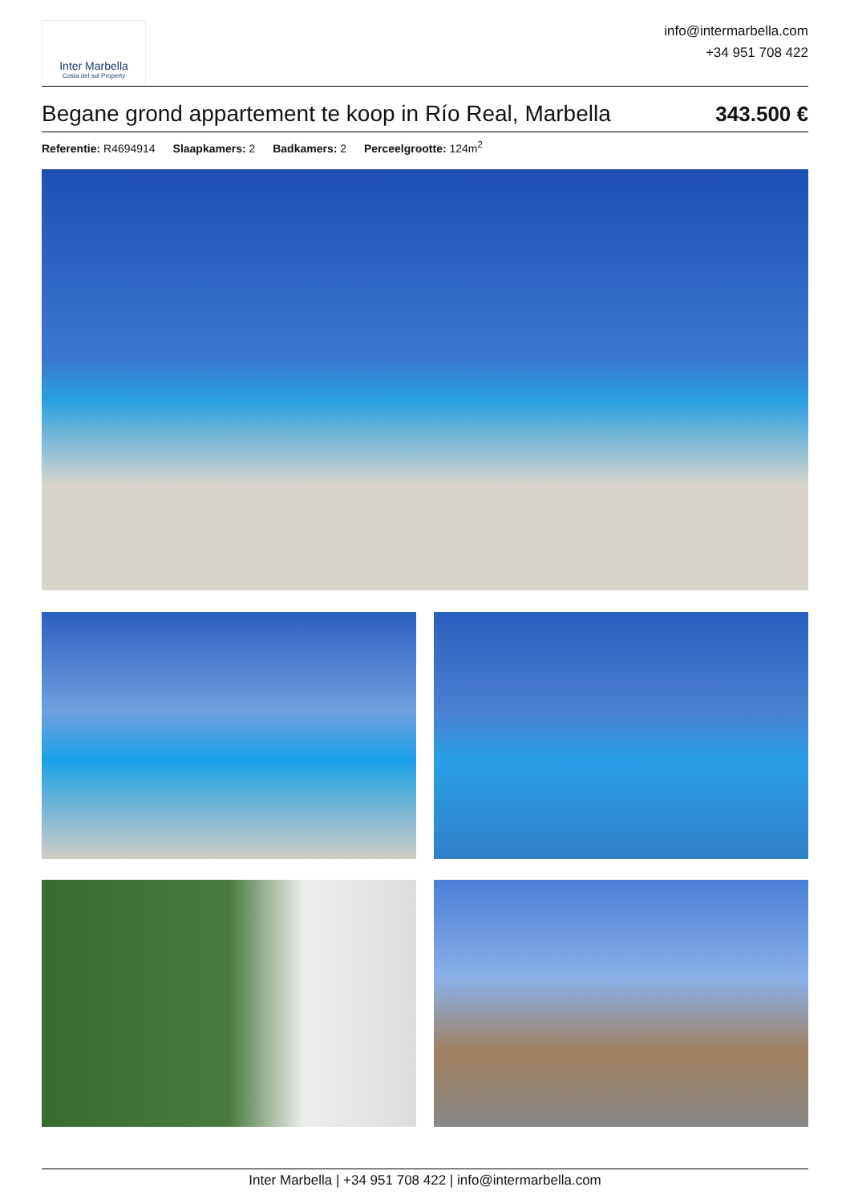Inter Marbella
Costa del sol Property
info@intermarbella.com
+34 951 708 422
Begane grond appartement te koop in Río Real, Marbella
343.500 €
Referentie: R4694914 Slaapkamers: 2 Badkamers: 2 Perceelgrootte: 124m<sup>2</sup>
Inter Marbella | +34 951 708 422 | info@intermarbella.com